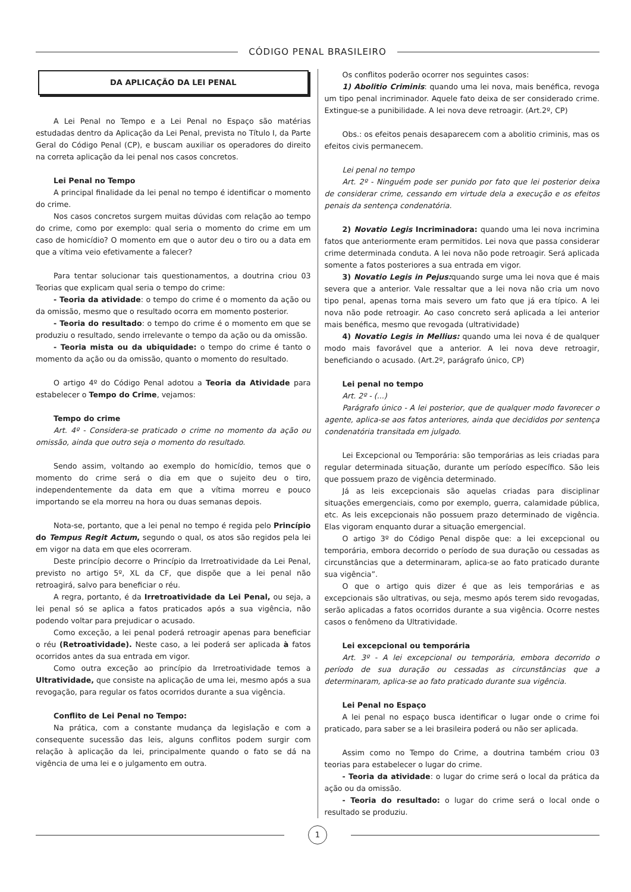CÓDIGO PENAL BRASILEIRO
DA APLICAÇÃO DA LEI PENAL
A Lei Penal no Tempo e a Lei Penal no Espaço são matérias estudadas dentro da Aplicação da Lei Penal, prevista no Título I, da Parte Geral do Código Penal (CP), e buscam auxiliar os operadores do direito na correta aplicação da lei penal nos casos concretos.
Lei Penal no Tempo
A principal finalidade da lei penal no tempo é identificar o momento do crime.
Nos casos concretos surgem muitas dúvidas com relação ao tempo do crime, como por exemplo: qual seria o momento do crime em um caso de homicídio? O momento em que o autor deu o tiro ou a data em que a vítima veio efetivamente a falecer?
Para tentar solucionar tais questionamentos, a doutrina criou 03 Teorias que explicam qual seria o tempo do crime:
- Teoria da atividade: o tempo do crime é o momento da ação ou da omissão, mesmo que o resultado ocorra em momento posterior.
- Teoria do resultado: o tempo do crime é o momento em que se produziu o resultado, sendo irrelevante o tempo da ação ou da omissão.
- Teoria mista ou da ubiquidade: o tempo do crime é tanto o momento da ação ou da omissão, quanto o momento do resultado.
O artigo 4º do Código Penal adotou a Teoria da Atividade para estabelecer o Tempo do Crime, vejamos:
Tempo do crime
Art. 4º - Considera-se praticado o crime no momento da ação ou omissão, ainda que outro seja o momento do resultado.
Sendo assim, voltando ao exemplo do homicídio, temos que o momento do crime será o dia em que o sujeito deu o tiro, independentemente da data em que a vítima morreu e pouco importando se ela morreu na hora ou duas semanas depois.
Nota-se, portanto, que a lei penal no tempo é regida pelo Princípio do Tempus Regit Actum, segundo o qual, os atos são regidos pela lei em vigor na data em que eles ocorreram.
Deste princípio decorre o Princípio da Irretroatividade da Lei Penal, previsto no artigo 5º, XL da CF, que dispõe que a lei penal não retroagirá, salvo para beneficiar o réu.
A regra, portanto, é da Irretroatividade da Lei Penal, ou seja, a lei penal só se aplica a fatos praticados após a sua vigência, não podendo voltar para prejudicar o acusado.
Como exceção, a lei penal poderá retroagir apenas para beneficiar o réu (Retroatividade). Neste caso, a lei poderá ser aplicada à fatos ocorridos antes da sua entrada em vigor.
Como outra exceção ao princípio da Irretroatividade temos a Ultratividade, que consiste na aplicação de uma lei, mesmo após a sua revogação, para regular os fatos ocorridos durante a sua vigência.
Conflito de Lei Penal no Tempo:
Na prática, com a constante mudança da legislação e com a consequente sucessão das leis, alguns conflitos podem surgir com relação à aplicação da lei, principalmente quando o fato se dá na vigência de uma lei e o julgamento em outra.
Os conflitos poderão ocorrer nos seguintes casos:
1) Abolitio Criminis: quando uma lei nova, mais benéfica, revoga um tipo penal incriminador. Aquele fato deixa de ser considerado crime. Extingue-se a punibilidade. A lei nova deve retroagir. (Art.2º, CP)
Obs.: os efeitos penais desaparecem com a abolitio criminis, mas os efeitos civis permanecem.
Lei penal no tempo
Art. 2º - Ninguém pode ser punido por fato que lei posterior deixa de considerar crime, cessando em virtude dela a execução e os efeitos penais da sentença condenatória.
2) Novatio Legis Incriminadora: quando uma lei nova incrimina fatos que anteriormente eram permitidos. Lei nova que passa considerar crime determinada conduta. A lei nova não pode retroagir. Será aplicada somente a fatos posteriores a sua entrada em vigor.
3) Novatio Legis in Pejus: quando surge uma lei nova que é mais severa que a anterior. Vale ressaltar que a lei nova não cria um novo tipo penal, apenas torna mais severo um fato que já era típico. A lei nova não pode retroagir. Ao caso concreto será aplicada a lei anterior mais benéfica, mesmo que revogada (ultratividade)
4) Novatio Legis in Mellius: quando uma lei nova é de qualquer modo mais favorável que a anterior. A lei nova deve retroagir, beneficiando o acusado. (Art.2º, parágrafo único, CP)
Lei penal no tempo
Art. 2º - (...)
Parágrafo único - A lei posterior, que de qualquer modo favorecer o agente, aplica-se aos fatos anteriores, ainda que decididos por sentença condenatória transitada em julgado.
Lei Excepcional ou Temporária: são temporárias as leis criadas para regular determinada situação, durante um período específico. São leis que possuem prazo de vigência determinado.
Já as leis excepcionais são aquelas criadas para disciplinar situações emergenciais, como por exemplo, guerra, calamidade pública, etc. As leis excepcionais não possuem prazo determinado de vigência. Elas vigoram enquanto durar a situação emergencial.
O artigo 3º do Código Penal dispõe que: a lei excepcional ou temporária, embora decorrido o período de sua duração ou cessadas as circunstâncias que a determinaram, aplica-se ao fato praticado durante sua vigência”.
O que o artigo quis dizer é que as leis temporárias e as excepcionais são ultrativas, ou seja, mesmo após terem sido revogadas, serão aplicadas a fatos ocorridos durante a sua vigência. Ocorre nestes casos o fenômeno da Ultratividade.
Lei excepcional ou temporária
Art. 3º - A lei excepcional ou temporária, embora decorrido o período de sua duração ou cessadas as circunstâncias que a determinaram, aplica-se ao fato praticado durante sua vigência.
Lei Penal no Espaço
A lei penal no espaço busca identificar o lugar onde o crime foi praticado, para saber se a lei brasileira poderá ou não ser aplicada.
Assim como no Tempo do Crime, a doutrina também criou 03 teorias para estabelecer o lugar do crime.
- Teoria da atividade: o lugar do crime será o local da prática da ação ou da omissão.
- Teoria do resultado: o lugar do crime será o local onde o resultado se produziu.
1